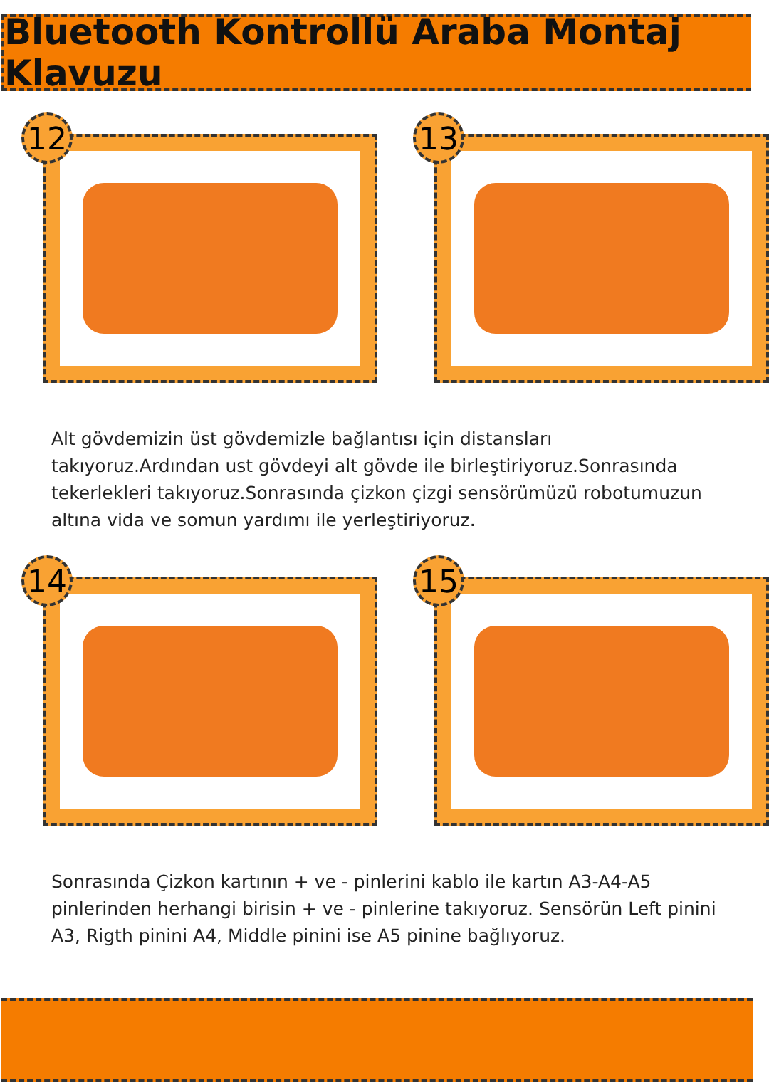Bluetooth Kontrollü Araba Montaj Klavuzu
12
13
Alt gövdemizin üst gövdemizle bağlantısı için distansları takıyoruz.Ardından ust gövdeyi alt gövde ile birleştiriyoruz.Sonrasında tekerlekleri takıyoruz.Sonrasında çizkon çizgi sensörümüzü robotumuzun altına vida ve somun yardımı ile yerleştiriyoruz.
14
15
Sonrasında Çizkon kartının + ve - pinlerini kablo ile kartın A3-A4-A5 pinlerinden herhangi birisin + ve - pinlerine takıyoruz. Sensörün Left pinini A3, Rigth pinini A4, Middle pinini ise A5 pinine bağlıyoruz.